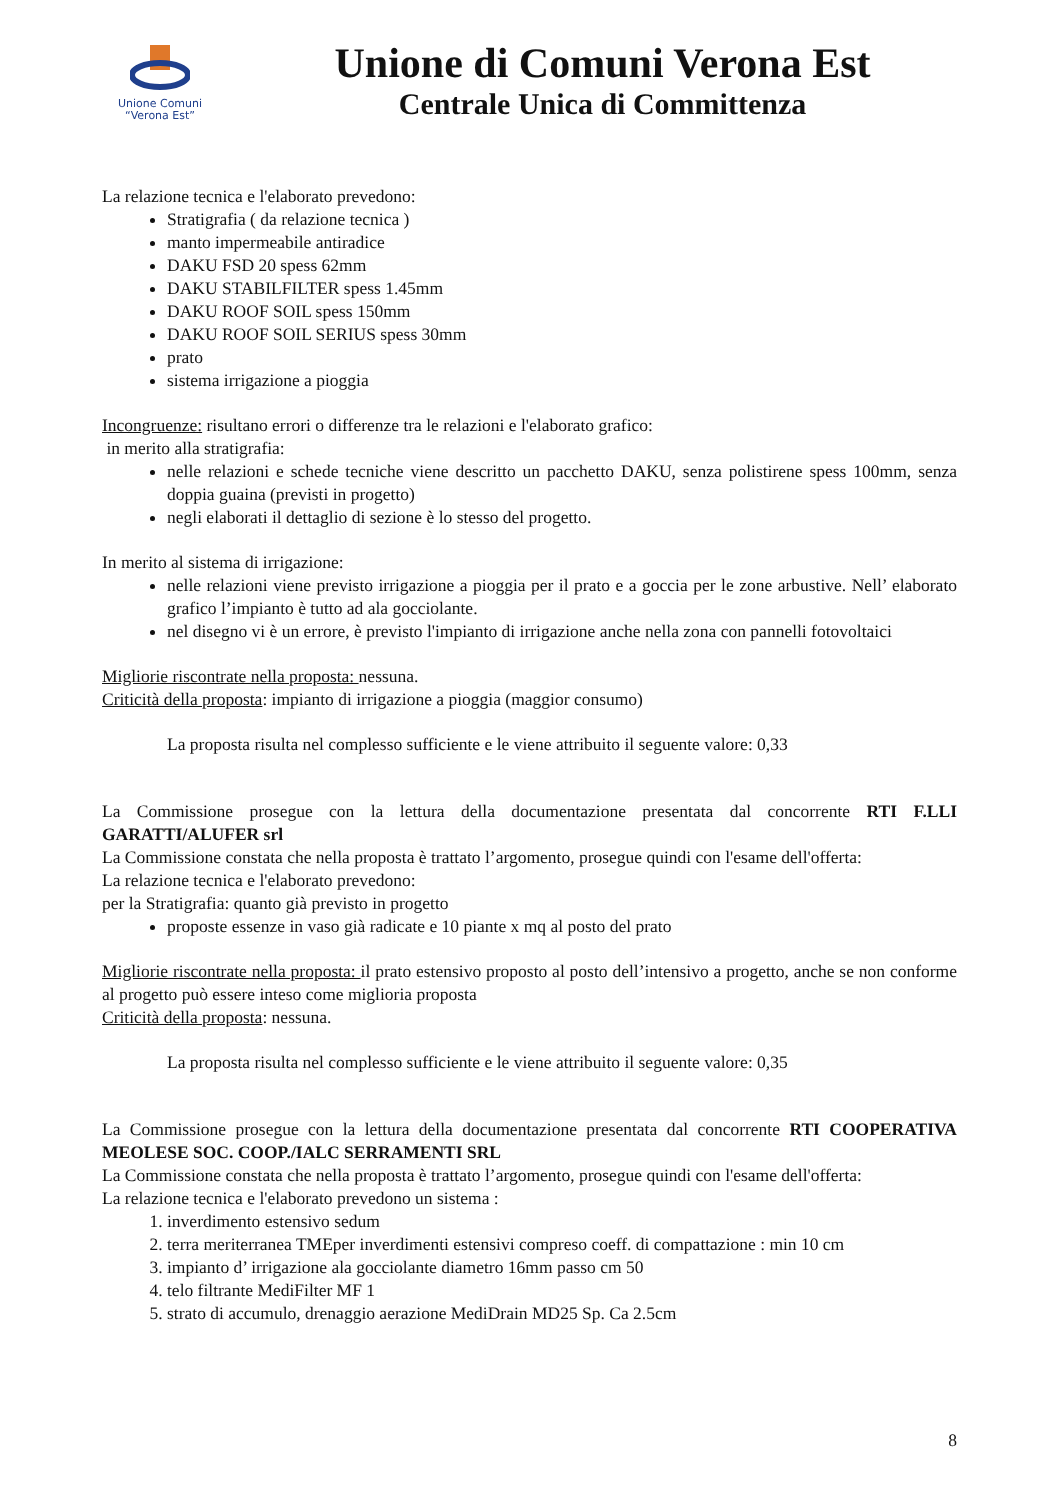Unione Comuni
“Verona Est”
Unione di Comuni Verona Est
Centrale Unica di Committenza
La relazione tecnica e l'elaborato prevedono:
Stratigrafia ( da relazione tecnica )
manto impermeabile antiradice
DAKU FSD 20 spess 62mm
DAKU STABILFILTER spess 1.45mm
DAKU ROOF SOIL spess 150mm
DAKU ROOF SOIL SERIUS spess 30mm
prato
sistema irrigazione a pioggia
Incongruenze: risultano errori o differenze tra le relazioni e l'elaborato grafico:
in merito alla stratigrafia:
nelle relazioni e schede tecniche viene descritto un pacchetto DAKU, senza polistirene spess 100mm, senza doppia guaina (previsti in progetto)
negli elaborati il dettaglio di sezione è lo stesso del progetto.
In merito al sistema di irrigazione:
nelle relazioni viene previsto irrigazione a pioggia per il prato e a goccia per le zone arbustive. Nell’ elaborato grafico l’impianto è tutto ad ala gocciolante.
nel disegno vi è un errore, è previsto l'impianto di irrigazione anche nella zona con pannelli fotovoltaici
Migliorie riscontrate nella proposta: nessuna.
Criticità della proposta: impianto di irrigazione a pioggia (maggior consumo)
La proposta risulta nel complesso sufficiente e le viene attribuito il seguente valore: 0,33
La Commissione prosegue con la lettura della documentazione presentata dal concorrente RTI F.LLI GARATTI/ALUFER srl
La Commissione constata che nella proposta è trattato l’argomento, prosegue quindi con l'esame dell'offerta:
La relazione tecnica e l'elaborato prevedono:
per la Stratigrafia: quanto già previsto in progetto
proposte essenze in vaso già radicate e 10 piante x mq al posto del prato
Migliorie riscontrate nella proposta: il prato estensivo proposto al posto dell’intensivo a progetto, anche se non conforme al progetto può essere inteso come miglioria proposta
Criticità della proposta: nessuna.
La proposta risulta nel complesso sufficiente e le viene attribuito il seguente valore: 0,35
La Commissione prosegue con la lettura della documentazione presentata dal concorrente RTI COOPERATIVA MEOLESE SOC. COOP./IALC SERRAMENTI SRL
La Commissione constata che nella proposta è trattato l’argomento, prosegue quindi con l'esame dell'offerta:
La relazione tecnica e l'elaborato prevedono un sistema :
1. inverdimento estensivo sedum
2. terra meriterranea TMEper inverdimenti estensivi compreso coeff. di compattazione : min 10 cm
3. impianto d’ irrigazione ala gocciolante diametro 16mm passo cm 50
4. telo filtrante MediFilter MF 1
5. strato di accumulo, drenaggio aerazione MediDrain MD25 Sp. Ca 2.5cm
8